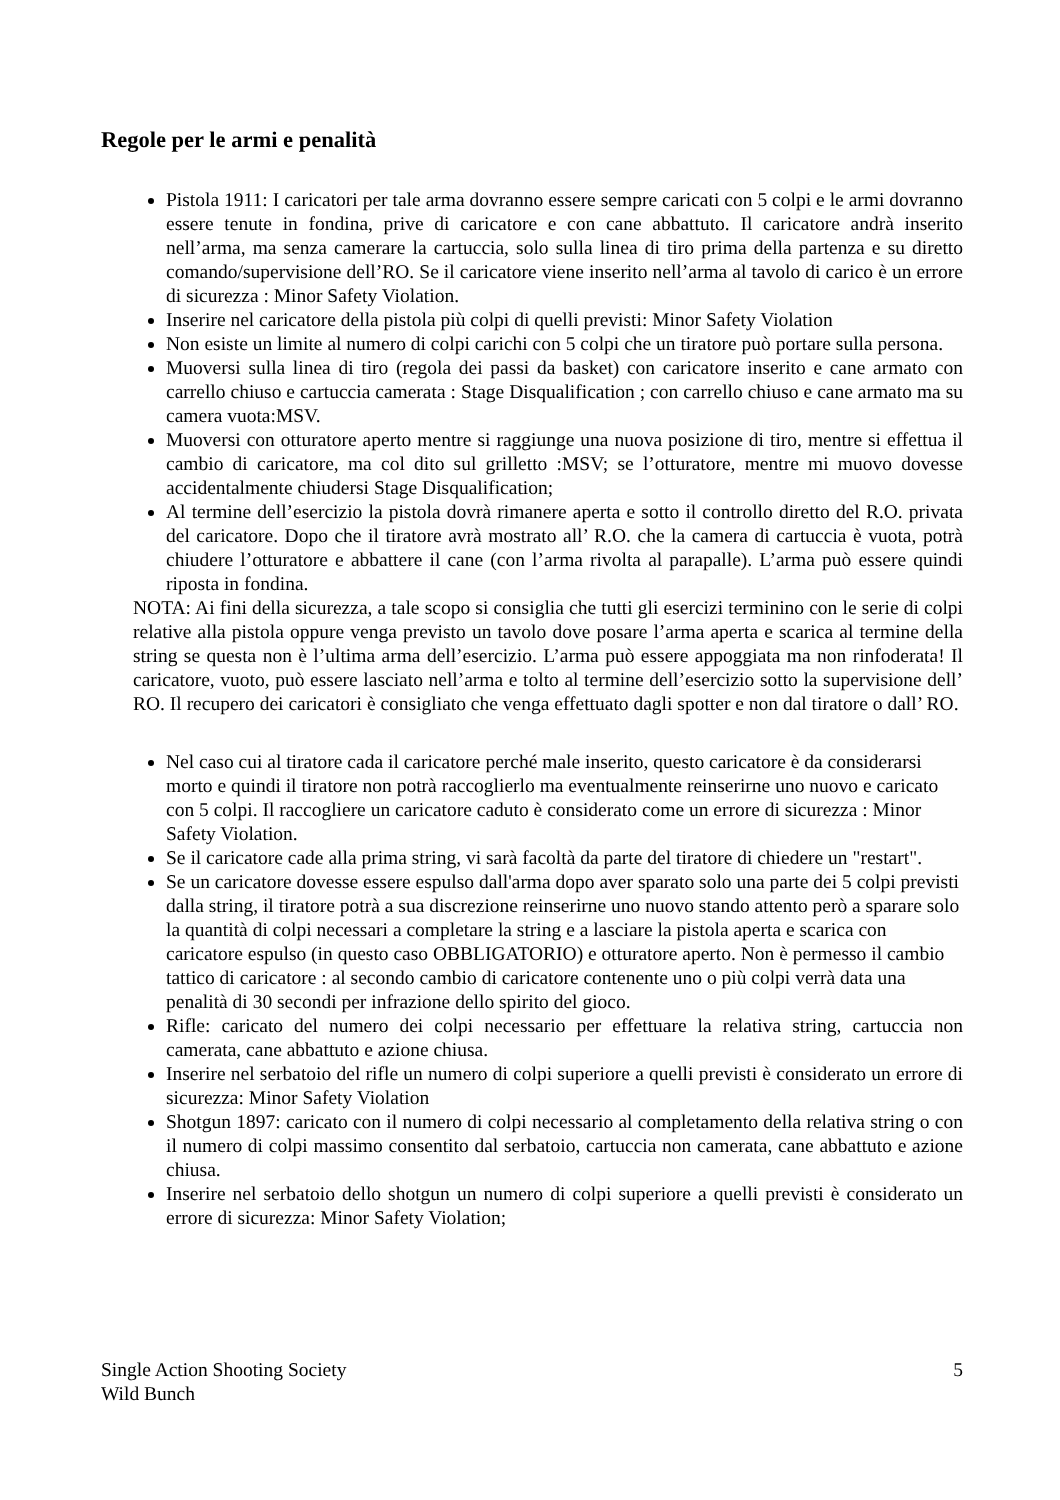Regole per le armi e penalità
Pistola 1911: I caricatori per tale arma dovranno essere sempre caricati con 5 colpi e le armi dovranno essere tenute in fondina, prive di caricatore e con cane abbattuto. Il caricatore andrà inserito nell’arma, ma senza camerare la cartuccia, solo sulla linea di tiro prima della partenza e su diretto comando/supervisione dell’RO. Se il caricatore viene inserito nell’arma al tavolo di carico è un errore di sicurezza : Minor Safety Violation.
Inserire nel caricatore della pistola più colpi di quelli previsti: Minor Safety Violation
Non esiste un limite al numero di colpi carichi con 5 colpi che un tiratore può portare sulla persona.
Muoversi sulla linea di tiro (regola dei passi da basket) con caricatore inserito e cane armato con carrello chiuso e cartuccia camerata : Stage Disqualification ; con carrello chiuso e cane armato ma su camera vuota:MSV.
Muoversi con otturatore aperto mentre si raggiunge una nuova posizione di tiro, mentre si effettua il cambio di caricatore, ma col dito sul grilletto :MSV; se l’otturatore, mentre mi muovo dovesse accidentalmente chiudersi Stage Disqualification;
Al termine dell’esercizio la pistola dovrà rimanere aperta e sotto il controllo diretto del R.O. privata del caricatore. Dopo che il tiratore avrà mostrato all’ R.O. che la camera di cartuccia è vuota, potrà chiudere l’otturatore e abbattere il cane (con l’arma rivolta al parapalle). L’arma può essere quindi riposta in fondina.
NOTA: Ai fini della sicurezza, a tale scopo si consiglia che tutti gli esercizi terminino con le serie di colpi relative alla pistola oppure venga previsto un tavolo dove posare l’arma aperta e scarica al termine della string se questa non è l’ultima arma dell’esercizio. L’arma può essere appoggiata ma non rinfoderata! Il caricatore, vuoto, può essere lasciato nell’arma e tolto al termine dell’esercizio sotto la supervisione dell’ RO. Il recupero dei caricatori è consigliato che venga effettuato dagli spotter e non dal tiratore o dall’ RO.
Nel caso cui al tiratore cada il caricatore perché male inserito, questo caricatore è da considerarsi morto e quindi il tiratore non potrà raccoglierlo ma eventualmente reinserirne uno nuovo e caricato con 5 colpi. Il raccogliere un caricatore caduto è considerato come un errore di sicurezza : Minor Safety Violation.
Se il caricatore cade alla prima string, vi sarà facoltà da parte del tiratore di chiedere un "restart".
Se un caricatore dovesse essere espulso dall'arma dopo aver sparato solo una parte dei 5 colpi previsti dalla string, il tiratore potrà a sua discrezione reinserirne uno nuovo stando attento però a sparare solo la quantità di colpi necessari a completare la string e a lasciare la pistola aperta e scarica con caricatore espulso (in questo caso OBBLIGATORIO) e otturatore aperto. Non è permesso il cambio tattico di caricatore : al secondo cambio di caricatore contenente uno o più colpi verrà data una penalità di 30 secondi per infrazione dello spirito del gioco.
Rifle: caricato del numero dei colpi necessario per effettuare la relativa string, cartuccia non camerata, cane abbattuto e azione chiusa.
Inserire nel serbatoio del rifle un numero di colpi superiore a quelli previsti è considerato un errore di sicurezza: Minor Safety Violation
Shotgun 1897: caricato con il numero di colpi necessario al completamento della relativa string o con il numero di colpi massimo consentito dal serbatoio, cartuccia non camerata, cane abbattuto e azione chiusa.
Inserire nel serbatoio dello shotgun un numero di colpi superiore a quelli previsti è considerato un errore di sicurezza: Minor Safety Violation;
Single Action Shooting Society
Wild Bunch
5